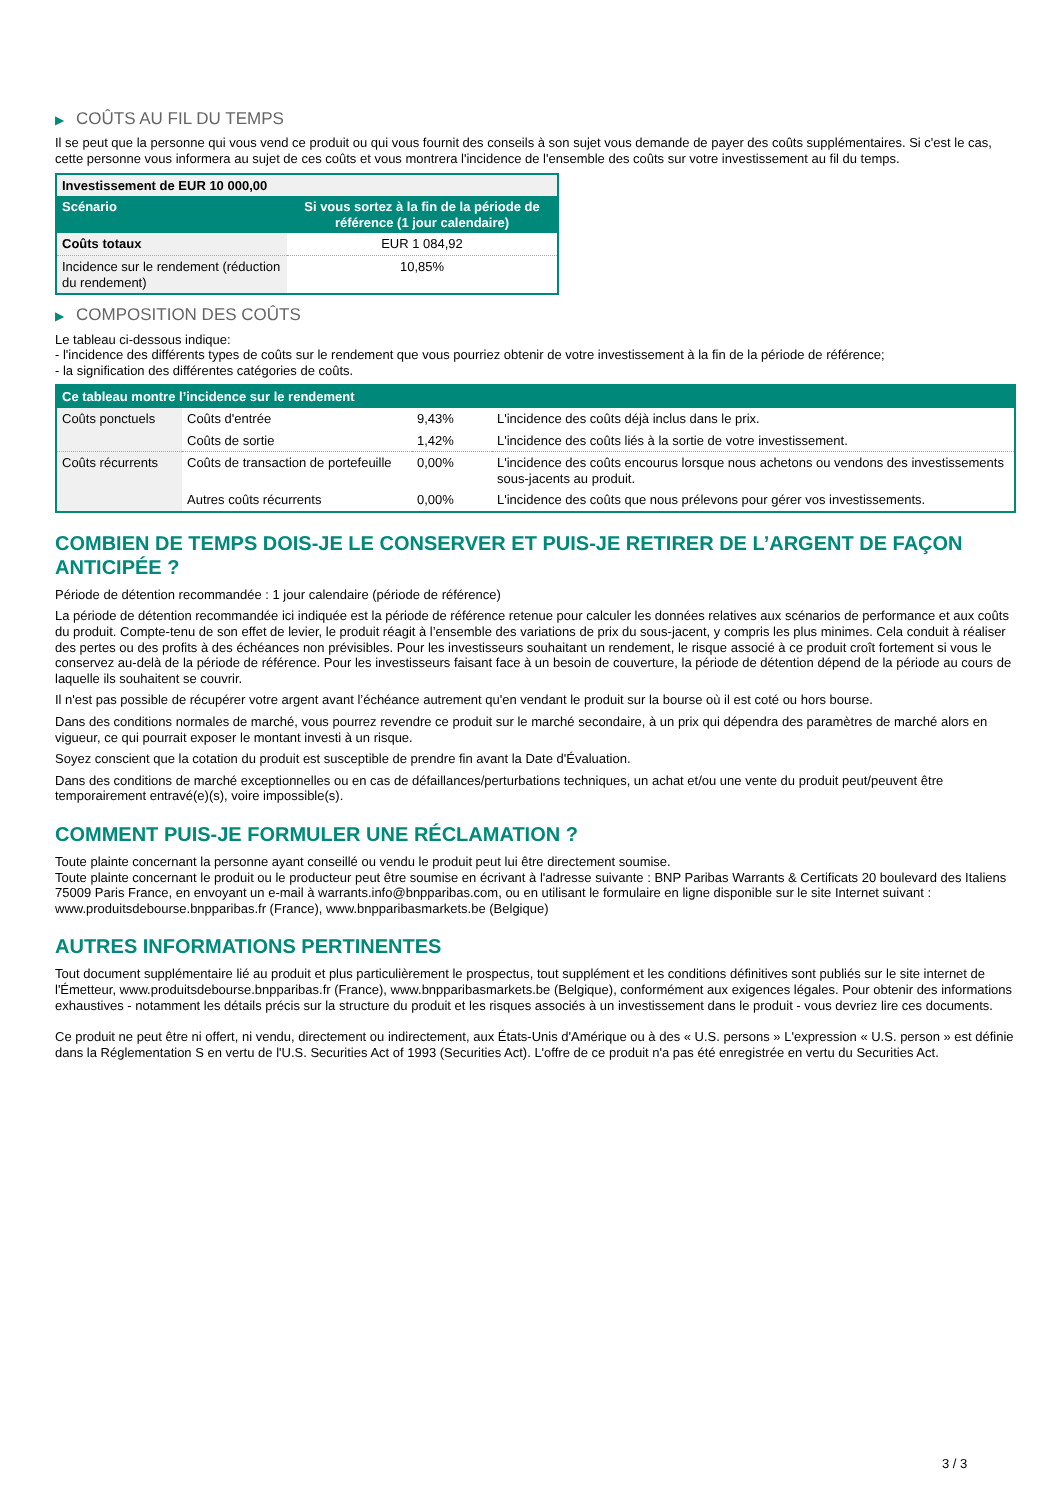▶ COÛTS AU FIL DU TEMPS
Il se peut que la personne qui vous vend ce produit ou qui vous fournit des conseils à son sujet vous demande de payer des coûts supplémentaires. Si c'est le cas, cette personne vous informera au sujet de ces coûts et vous montrera l'incidence de l'ensemble des coûts sur votre investissement au fil du temps.
| Investissement de EUR 10 000,00 | |
| Scénario | Si vous sortez à la fin de la période de référence (1 jour calendaire) |
| Coûts totaux | EUR 1 084,92 |
| Incidence sur le rendement (réduction du rendement) | 10,85% |
▶ COMPOSITION DES COÛTS
Le tableau ci-dessous indique:
- l'incidence des différents types de coûts sur le rendement que vous pourriez obtenir de votre investissement à la fin de la période de référence;
- la signification des différentes catégories de coûts.
| Ce tableau montre l’incidence sur le rendement | | | |
| --- | --- | --- | --- |
| Coûts ponctuels | Coûts d'entrée | 9,43% | L'incidence des coûts déjà inclus dans le prix. |
| | Coûts de sortie | 1,42% | L'incidence des coûts liés à la sortie de votre investissement. |
| Coûts récurrents | Coûts de transaction de portefeuille | 0,00% | L'incidence des coûts encourus lorsque nous achetons ou vendons des investissements sous-jacents au produit. |
| | Autres coûts récurrents | 0,00% | L'incidence des coûts que nous prélevons pour gérer vos investissements. |
COMBIEN DE TEMPS DOIS-JE LE CONSERVER ET PUIS-JE RETIRER DE L’ARGENT DE FAÇON ANTICIPÉE ?
Période de détention recommandée : 1 jour calendaire (période de référence)
La période de détention recommandée ici indiquée est la période de référence retenue pour calculer les données relatives aux scénarios de performance et aux coûts du produit. Compte-tenu de son effet de levier, le produit réagit à l’ensemble des variations de prix du sous-jacent, y compris les plus minimes. Cela conduit à réaliser des pertes ou des profits à des échéances non prévisibles. Pour les investisseurs souhaitant un rendement, le risque associé à ce produit croît fortement si vous le conservez au-delà de la période de référence. Pour les investisseurs faisant face à un besoin de couverture, la période de détention dépend de la période au cours de laquelle ils souhaitent se couvrir.
Il n'est pas possible de récupérer votre argent avant l’échéance autrement qu'en vendant le produit sur la bourse où il est coté ou hors bourse.
Dans des conditions normales de marché, vous pourrez revendre ce produit sur le marché secondaire, à un prix qui dépendra des paramètres de marché alors en vigueur, ce qui pourrait exposer le montant investi à un risque.
Soyez conscient que la cotation du produit est susceptible de prendre fin avant la Date d'Évaluation.
Dans des conditions de marché exceptionnelles ou en cas de défaillances/perturbations techniques, un achat et/ou une vente du produit peut/peuvent être temporairement entravé(e)(s), voire impossible(s).
COMMENT PUIS-JE FORMULER UNE RÉCLAMATION ?
Toute plainte concernant la personne ayant conseillé ou vendu le produit peut lui être directement soumise.
Toute plainte concernant le produit ou le producteur peut être soumise en écrivant à l'adresse suivante : BNP Paribas Warrants & Certificats 20 boulevard des Italiens 75009 Paris France, en envoyant un e-mail à warrants.info@bnpparibas.com, ou en utilisant le formulaire en ligne disponible sur le site Internet suivant : www.produitsdebourse.bnpparibas.fr (France), www.bnpparibasmarkets.be (Belgique)
AUTRES INFORMATIONS PERTINENTES
Tout document supplémentaire lié au produit et plus particulièrement le prospectus, tout supplément et les conditions définitives sont publiés sur le site internet de l'Émetteur, www.produitsdebourse.bnpparibas.fr (France), www.bnpparibasmarkets.be (Belgique), conformément aux exigences légales. Pour obtenir des informations exhaustives - notamment les détails précis sur la structure du produit et les risques associés à un investissement dans le produit - vous devriez lire ces documents.
Ce produit ne peut être ni offert, ni vendu, directement ou indirectement, aux États-Unis d'Amérique ou à des « U.S. persons » L'expression « U.S. person » est définie dans la Réglementation S en vertu de l'U.S. Securities Act of 1993 (Securities Act). L'offre de ce produit n'a pas été enregistrée en vertu du Securities Act.
3 / 3